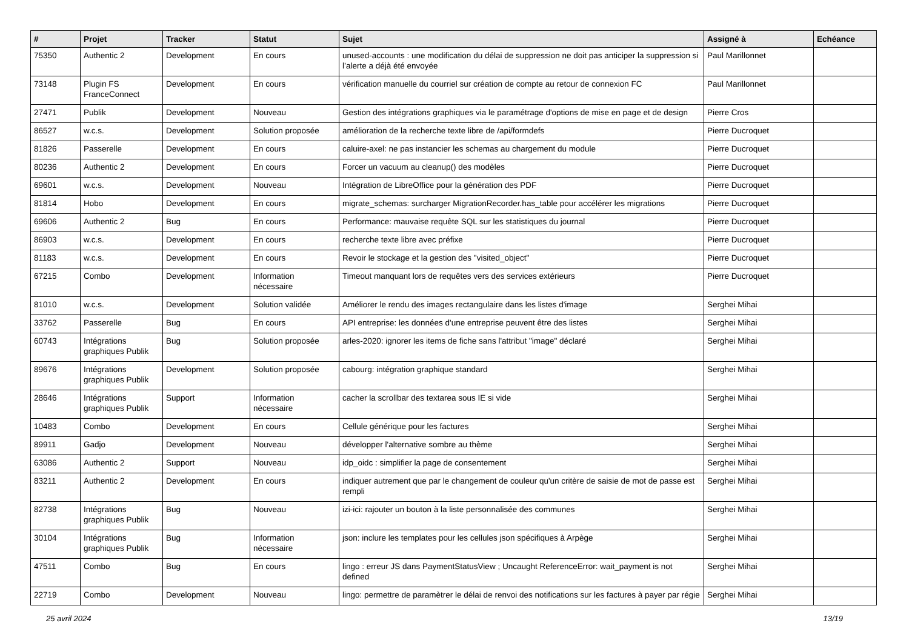| # | Projet | Tracker | Statut | Sujet | Assigné à | Echéance |
| --- | --- | --- | --- | --- | --- | --- |
| 75350 | Authentic 2 | Development | En cours | unused-accounts : une modification du délai de suppression ne doit pas anticiper la suppression si l’alerte a déjà été envoyée | Paul Marillonnet | |
| 73148 | Plugin FS FranceConnect | Development | En cours | vérification manuelle du courriel sur création de compte au retour de connexion FC | Paul Marillonnet | |
| 27471 | Publik | Development | Nouveau | Gestion des intégrations graphiques via le paramétrage d'options de mise en page et de design | Pierre Cros | |
| 86527 | w.c.s. | Development | Solution proposée | amélioration de la recherche texte libre de /api/formdefs | Pierre Ducroquet | |
| 81826 | Passerelle | Development | En cours | caluire-axel: ne pas instancier les schemas au chargement du module | Pierre Ducroquet | |
| 80236 | Authentic 2 | Development | En cours | Forcer un vacuum au cleanup() des modèles | Pierre Ducroquet | |
| 69601 | w.c.s. | Development | Nouveau | Intégration de LibreOffice pour la génération des PDF | Pierre Ducroquet | |
| 81814 | Hobo | Development | En cours | migrate_schemas: surcharger MigrationRecorder.has_table pour accélérer les migrations | Pierre Ducroquet | |
| 69606 | Authentic 2 | Bug | En cours | Performance: mauvaise requête SQL sur les statistiques du journal | Pierre Ducroquet | |
| 86903 | w.c.s. | Development | En cours | recherche texte libre avec préfixe | Pierre Ducroquet | |
| 81183 | w.c.s. | Development | En cours | Revoir le stockage et la gestion des "visited_object" | Pierre Ducroquet | |
| 67215 | Combo | Development | Information nécessaire | Timeout manquant lors de requêtes vers des services extérieurs | Pierre Ducroquet | |
| 81010 | w.c.s. | Development | Solution validée | Améliorer le rendu des images rectangulaire dans les listes d'image | Serghei Mihai | |
| 33762 | Passerelle | Bug | En cours | API entreprise: les données d'une entreprise peuvent être des listes | Serghei Mihai | |
| 60743 | Intégrations graphiques Publik | Bug | Solution proposée | arles-2020: ignorer les items de fiche sans l'attribut "image" déclaré | Serghei Mihai | |
| 89676 | Intégrations graphiques Publik | Development | Solution proposée | cabourg: intégration graphique standard | Serghei Mihai | |
| 28646 | Intégrations graphiques Publik | Support | Information nécessaire | cacher la scrollbar des textarea sous IE si vide | Serghei Mihai | |
| 10483 | Combo | Development | En cours | Cellule générique pour les factures | Serghei Mihai | |
| 89911 | Gadjo | Development | Nouveau | développer l'alternative sombre au thème | Serghei Mihai | |
| 63086 | Authentic 2 | Support | Nouveau | idp_oidc : simplifier la page de consentement | Serghei Mihai | |
| 83211 | Authentic 2 | Development | En cours | indiquer autrement que par le changement de couleur qu'un critère de saisie de mot de passe est rempli | Serghei Mihai | |
| 82738 | Intégrations graphiques Publik | Bug | Nouveau | izi-ici: rajouter un bouton à la liste personnalisée des communes | Serghei Mihai | |
| 30104 | Intégrations graphiques Publik | Bug | Information nécessaire | json: inclure les templates pour les cellules json spécifiques à Arpège | Serghei Mihai | |
| 47511 | Combo | Bug | En cours | lingo : erreur JS dans PaymentStatusView ; Uncaught ReferenceError: wait_payment is not defined | Serghei Mihai | |
| 22719 | Combo | Development | Nouveau | lingo: permettre de paramètrer le délai de renvoi des notifications sur les factures à payer par régie | Serghei Mihai | |
25 avril 2024 13/19